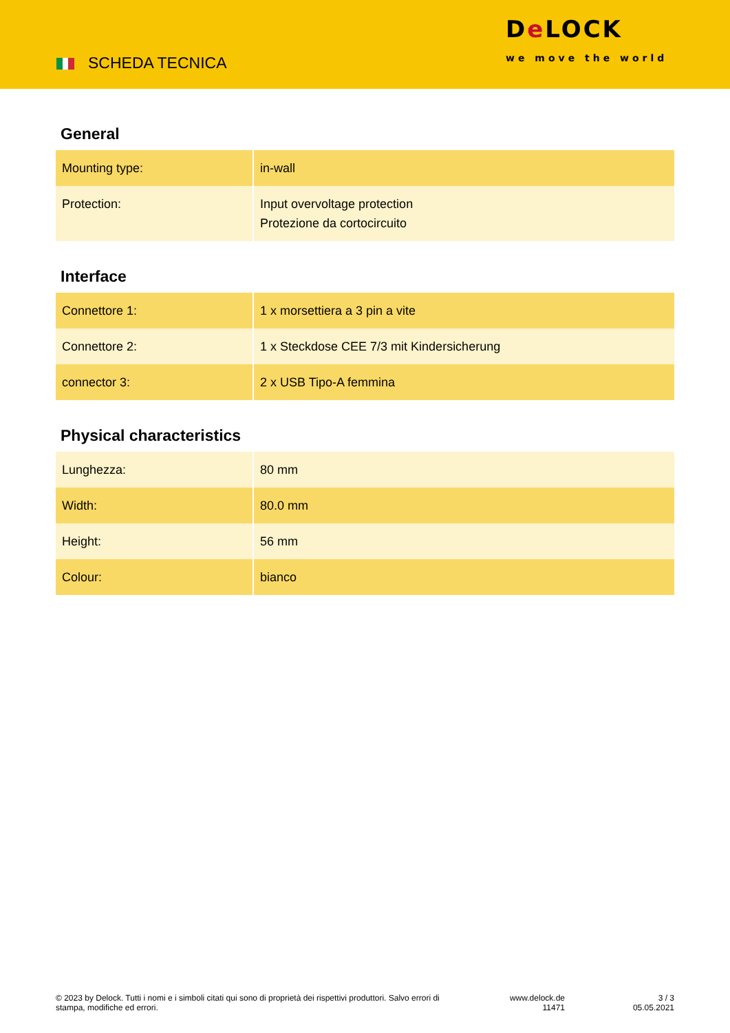SCHEDA TECNICA
De LOCK
we move the world
General
| Mounting type: | in-wall |
| Protection: | Input overvoltage protection Protezione da cortocircuito |
Interface
| Connettore 1: | 1 x morsettiera a 3 pin a vite |
| Connettore 2: | 1 x Steckdose CEE 7/3 mit Kindersicherung |
| connector 3: | 2 x USB Tipo-A femmina |
Physical characteristics
| Lunghezza: | 80 mm |
| Width: | 80.0 mm |
| Height: | 56 mm |
| Colour: | bianco |
© 2023 by Delock. Tutti i nomi e i simboli citati qui sono di proprietà dei rispettivi produttori. Salvo errori di stampa, modifiche ed errori.
www.delock.de
11471
3 / 3
05.05.2021